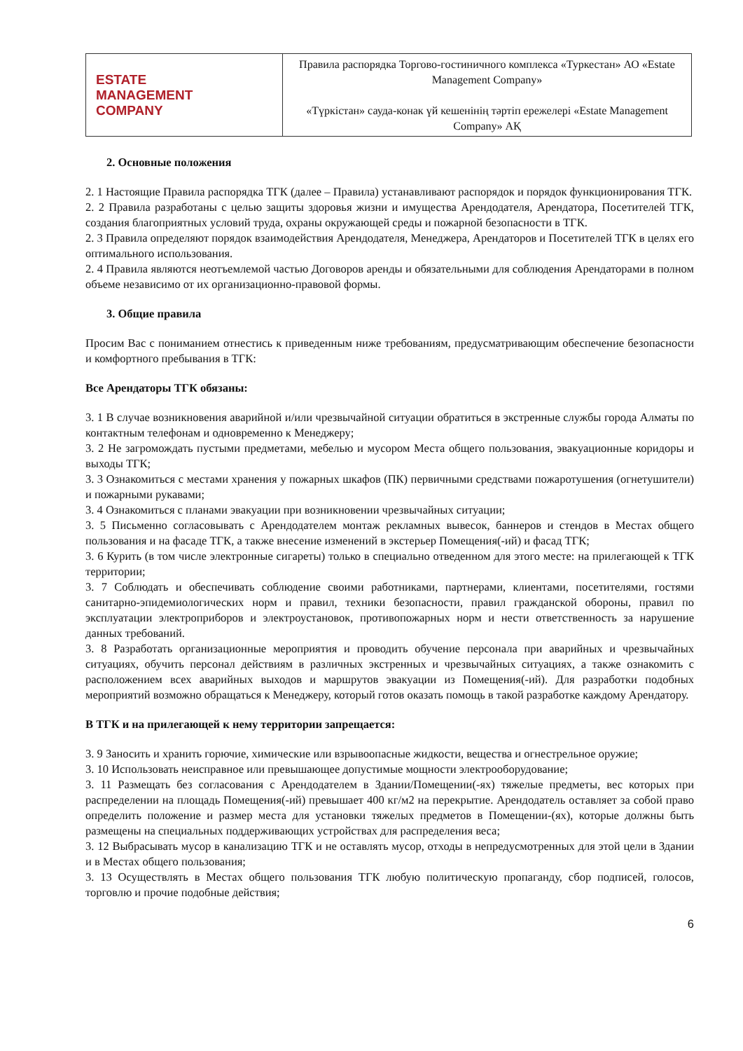| ESTATE MANAGEMENT COMPANY | Правила распорядка Торгово-гостиничного комплекса «Туркестан» АО «Estate Management Company» «Түркістан» сауда-конак үй кешенінің тәртіп ережелері «Estate Management Company» АҚ |
2. Основные положения
2. 1 Настоящие Правила распорядка ТГК (далее – Правила) устанавливают распорядок и порядок функционирования ТГК.
2. 2 Правила разработаны с целью защиты здоровья жизни и имущества Арендодателя, Арендатора, Посетителей ТГК, создания благоприятных условий труда, охраны окружающей среды и пожарной безопасности в ТГК.
2. 3 Правила определяют порядок взаимодействия Арендодателя, Менеджера, Арендаторов и Посетителей ТГК в целях его оптимального использования.
2. 4 Правила являются неотъемлемой частью Договоров аренды и обязательными для соблюдения Арендаторами в полном объеме независимо от их организационно-правовой формы.
3. Общие правила
Просим Вас с пониманием отнестись к приведенным ниже требованиям, предусматривающим обеспечение безопасности и комфортного пребывания в ТГК:
Все Арендаторы ТГК обязаны:
3. 1 В случае возникновения аварийной и/или чрезвычайной ситуации обратиться в экстренные службы города Алматы по контактным телефонам и одновременно к Менеджеру;
3. 2 Не загромождать пустыми предметами, мебелью и мусором Места общего пользования, эвакуационные коридоры и выходы ТГК;
3. 3 Ознакомиться с местами хранения у пожарных шкафов (ПК) первичными средствами пожаротушения (огнетушители) и пожарными рукавами;
3. 4 Ознакомиться с планами эвакуации при возникновении чрезвычайных ситуации;
3. 5 Письменно согласовывать с Арендодателем монтаж рекламных вывесок, баннеров и стендов в Местах общего пользования и на фасаде ТГК, а также внесение изменений в экстерьер Помещения(-ий) и фасад ТГК;
3. 6 Курить (в том числе электронные сигареты) только в специально отведенном для этого месте: на прилегающей к ТГК территории;
3. 7 Соблюдать и обеспечивать соблюдение своими работниками, партнерами, клиентами, посетителями, гостями санитарно-эпидемиологических норм и правил, техники безопасности, правил гражданской обороны, правил по эксплуатации электроприборов и электроустановок, противопожарных норм и нести ответственность за нарушение данных требований.
3. 8 Разработать организационные мероприятия и проводить обучение персонала при аварийных и чрезвычайных ситуациях, обучить персонал действиям в различных экстренных и чрезвычайных ситуациях, а также ознакомить с расположением всех аварийных выходов и маршрутов эвакуации из Помещения(-ий). Для разработки подобных мероприятий возможно обращаться к Менеджеру, который готов оказать помощь в такой разработке каждому Арендатору.
В ТГК и на прилегающей к нему территории запрещается:
3. 9 Заносить и хранить горючие, химические или взрывоопасные жидкости, вещества и огнестрельное оружие;
3. 10 Использовать неисправное или превышающее допустимые мощности электрооборудование;
3. 11 Размещать без согласования с Арендодателем в Здании/Помещении(-ях) тяжелые предметы, вес которых при распределении на площадь Помещения(-ий) превышает 400 кг/м2 на перекрытие. Арендодатель оставляет за собой право определить положение и размер места для установки тяжелых предметов в Помещении-(ях), которые должны быть размещены на специальных поддерживающих устройствах для распределения веса;
3. 12 Выбрасывать мусор в канализацию ТГК и не оставлять мусор, отходы в непредусмотренных для этой цели в Здании и в Местах общего пользования;
3. 13 Осуществлять в Местах общего пользования ТГК любую политическую пропаганду, сбор подписей, голосов, торговлю и прочие подобные действия;
6